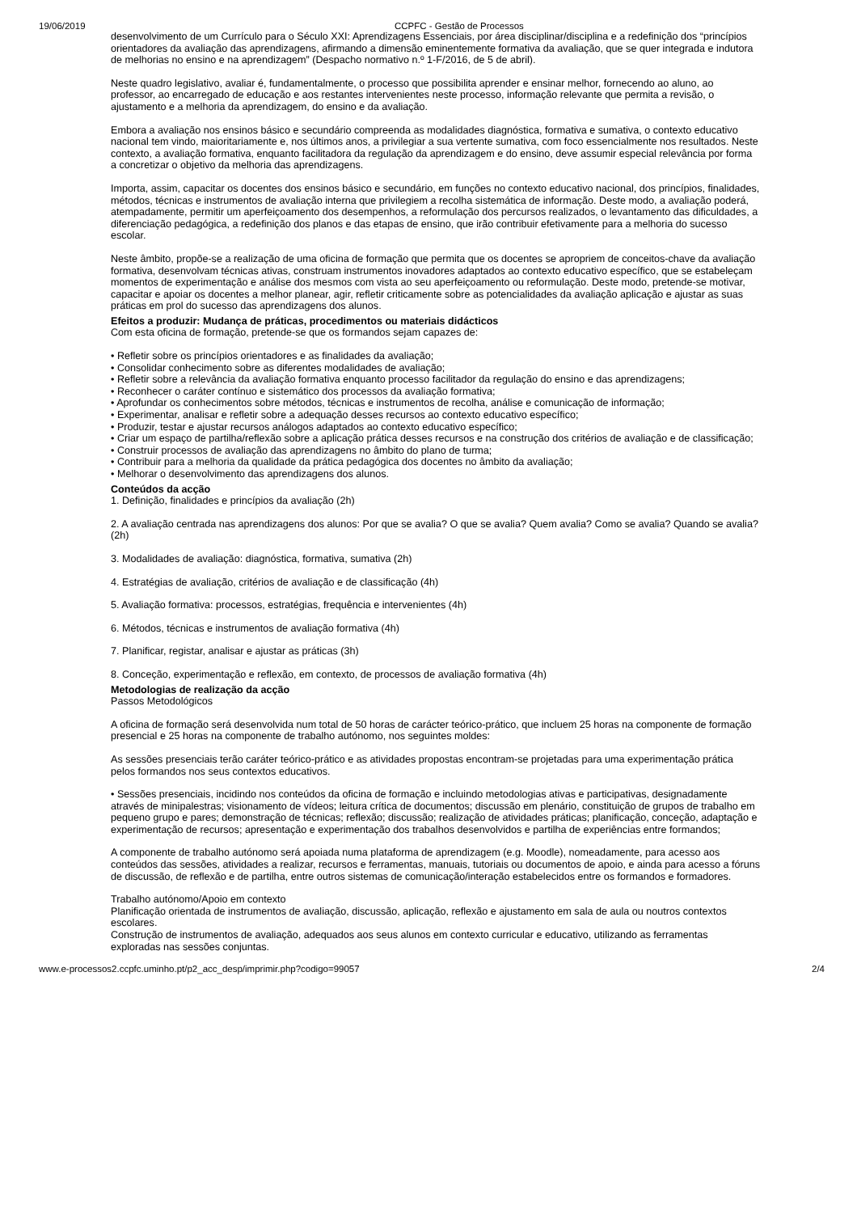19/06/2019 CCPFC - Gestão de Processos
desenvolvimento de um Currículo para o Século XXI: Aprendizagens Essenciais, por área disciplinar/disciplina e a redefinição dos “princípios orientadores da avaliação das aprendizagens, afirmando a dimensão eminentemente formativa da avaliação, que se quer integrada e indutora de melhorias no ensino e na aprendizagem” (Despacho normativo n.º 1-F/2016, de 5 de abril).
Neste quadro legislativo, avaliar é, fundamentalmente, o processo que possibilita aprender e ensinar melhor, fornecendo ao aluno, ao professor, ao encarregado de educação e aos restantes intervenientes neste processo, informação relevante que permita a revisão, o ajustamento e a melhoria da aprendizagem, do ensino e da avaliação.
Embora a avaliação nos ensinos básico e secundário compreenda as modalidades diagnóstica, formativa e sumativa, o contexto educativo nacional tem vindo, maioritariamente e, nos últimos anos, a privilegiar a sua vertente sumativa, com foco essencialmente nos resultados. Neste contexto, a avaliação formativa, enquanto facilitadora da regulação da aprendizagem e do ensino, deve assumir especial relevância por forma a concretizar o objetivo da melhoria das aprendizagens.
Importa, assim, capacitar os docentes dos ensinos básico e secundário, em funções no contexto educativo nacional, dos princípios, finalidades, métodos, técnicas e instrumentos de avaliação interna que privilegiem a recolha sistemática de informação. Deste modo, a avaliação poderá, atempadamente, permitir um aperfeiçoamento dos desempenhos, a reformulação dos percursos realizados, o levantamento das dificuldades, a diferenciação pedagógica, a redefinição dos planos e das etapas de ensino, que irão contribuir efetivamente para a melhoria do sucesso escolar.
Neste âmbito, propõe-se a realização de uma oficina de formação que permita que os docentes se apropriem de conceitos-chave da avaliação formativa, desenvolvam técnicas ativas, construam instrumentos inovadores adaptados ao contexto educativo específico, que se estabeleçam momentos de experimentação e análise dos mesmos com vista ao seu aperfeiçoamento ou reformulação. Deste modo, pretende-se motivar, capacitar e apoiar os docentes a melhor planear, agir, refletir criticamente sobre as potencialidades da avaliação aplicação e ajustar as suas práticas em prol do sucesso das aprendizagens dos alunos.
Efeitos a produzir: Mudança de práticas, procedimentos ou materiais didácticos
Com esta oficina de formação, pretende-se que os formandos sejam capazes de:
• Refletir sobre os princípios orientadores e as finalidades da avaliação;
• Consolidar conhecimento sobre as diferentes modalidades de avaliação;
• Refletir sobre a relevância da avaliação formativa enquanto processo facilitador da regulação do ensino e das aprendizagens;
• Reconhecer o caráter contínuo e sistemático dos processos da avaliação formativa;
• Aprofundar os conhecimentos sobre métodos, técnicas e instrumentos de recolha, análise e comunicação de informação;
• Experimentar, analisar e refletir sobre a adequação desses recursos ao contexto educativo específico;
• Produzir, testar e ajustar recursos análogos adaptados ao contexto educativo específico;
• Criar um espaço de partilha/reflexão sobre a aplicação prática desses recursos e na construção dos critérios de avaliação e de classificação;
• Construir processos de avaliação das aprendizagens no âmbito do plano de turma;
• Contribuir para a melhoria da qualidade da prática pedagógica dos docentes no âmbito da avaliação;
• Melhorar o desenvolvimento das aprendizagens dos alunos.
Conteúdos da acção
1. Definição, finalidades e princípios da avaliação (2h)
2. A avaliação centrada nas aprendizagens dos alunos: Por que se avalia? O que se avalia? Quem avalia? Como se avalia? Quando se avalia? (2h)
3. Modalidades de avaliação: diagnóstica, formativa, sumativa (2h)
4. Estratégias de avaliação, critérios de avaliação e de classificação (4h)
5. Avaliação formativa: processos, estratégias, frequência e intervenientes (4h)
6. Métodos, técnicas e instrumentos de avaliação formativa (4h)
7. Planificar, registar, analisar e ajustar as práticas (3h)
8. Conceção, experimentação e reflexão, em contexto, de processos de avaliação formativa (4h)
Metodologias de realização da acção
Passos Metodológicos
A oficina de formação será desenvolvida num total de 50 horas de carácter teórico-prático, que incluem 25 horas na componente de formação presencial e 25 horas na componente de trabalho autónomo, nos seguintes moldes:
As sessões presenciais terão caráter teórico-prático e as atividades propostas encontram-se projetadas para uma experimentação prática pelos formandos nos seus contextos educativos.
• Sessões presenciais, incidindo nos conteúdos da oficina de formação e incluindo metodologias ativas e participativas, designadamente através de minipalestras; visionamento de vídeos; leitura crítica de documentos; discussão em plenário, constituição de grupos de trabalho em pequeno grupo e pares; demonstração de técnicas; reflexão; discussão; realização de atividades práticas; planificação, conceção, adaptação e experimentação de recursos; apresentação e experimentação dos trabalhos desenvolvidos e partilha de experiências entre formandos;
A componente de trabalho autónomo será apoiada numa plataforma de aprendizagem (e.g. Moodle), nomeadamente, para acesso aos conteúdos das sessões, atividades a realizar, recursos e ferramentas, manuais, tutoriais ou documentos de apoio, e ainda para acesso a fóruns de discussão, de reflexão e de partilha, entre outros sistemas de comunicação/interação estabelecidos entre os formandos e formadores.
Trabalho autónomo/Apoio em contexto
Planificação orientada de instrumentos de avaliação, discussão, aplicação, reflexão e ajustamento em sala de aula ou noutros contextos escolares.
Construção de instrumentos de avaliação, adequados aos seus alunos em contexto curricular e educativo, utilizando as ferramentas exploradas nas sessões conjuntas.
www.e-processos2.ccpfc.uminho.pt/p2_acc_desp/imprimir.php?codigo=99057 2/4